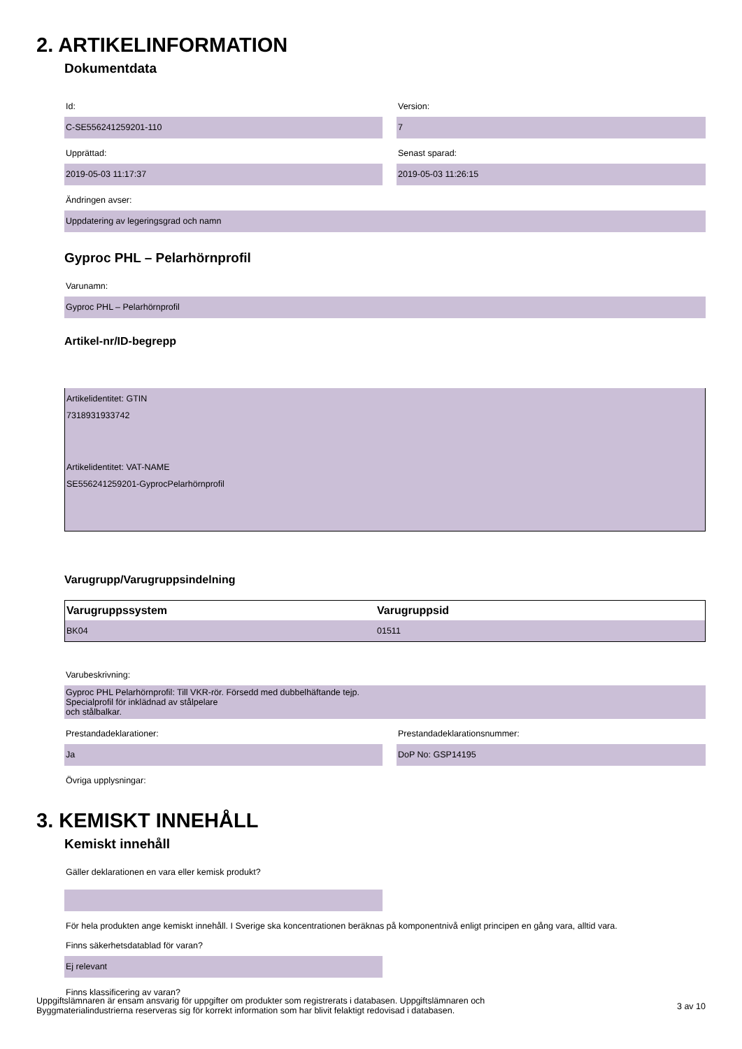2. ARTIKELINFORMATION
Dokumentdata
Id:
C-SE556241259201-110
Version:
7
Upprättad:
2019-05-03 11:17:37
Senast sparad:
2019-05-03 11:26:15
Ändringen avser:
Uppdatering av legeringsgrad och namn
Gyproc PHL – Pelarhörnprofil
Varunamn:
Gyproc PHL – Pelarhörnprofil
Artikel-nr/ID-begrepp
Artikelidentitet: GTIN
7318931933742
Artikelidentitet: VAT-NAME
SE556241259201-GyprocPelarhörnprofil
Varugrupp/Varugruppsindelning
| Varugruppssystem | Varugruppsid |
| --- | --- |
| BK04 | 01511 |
Varubeskrivning:
Gyproc PHL Pelarhörnprofil: Till VKR-rör. Försedd med dubbelhäftande tejp.
Specialprofil för inklädnad av stålpelare
och stålbalkar.
Prestandadeklarationer:
Ja
Prestandadeklarationsnummer:
DoP No: GSP14195
Övriga upplysningar:
3. KEMISKT INNEHÅLL
Kemiskt innehåll
Gäller deklarationen en vara eller kemisk produkt?
För hela produkten ange kemiskt innehåll. I Sverige ska koncentrationen beräknas på komponentnivå enligt principen en gång vara, alltid vara.
Finns säkerhetsdatablad för varan?
Ej relevant
Finns klassificering av varan?
Uppgiftslämnaren är ensam ansvarig för uppgifter om produkter som registrerats i databasen. Uppgiftslämnaren och
Byggmaterialindustrierna reserveras sig för korrekt information som har blivit felaktigt redovisad i databasen.
3 av 10